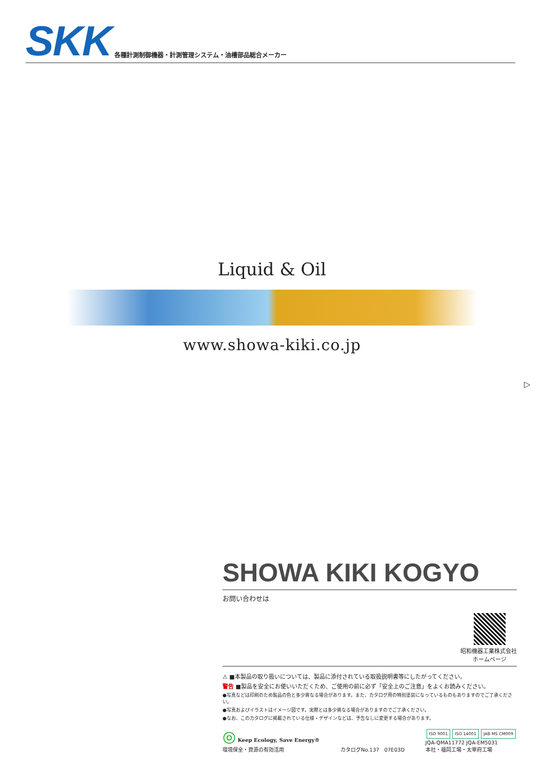SKK 各種計測制御機器・計測管理システム・油槽部品総合メーカー
Liquid & Oil
www.showa-kiki.co.jp
▷
SHOWA KIKI KOGYO
お問い合わせは
昭和機器工業株式会社
ホームページ
⚠ ■本製品の取り扱いについては、製品に添付されている取扱説明書等にしたがってください。
警告 ■製品を安全にお使いいただくため、ご使用の前に必ず「安全上のご注意」をよくお読みください。
●写真などは印刷のため製品の色と多少異なる場合があります。また、カタログ用の特別塗装になっているものもありますのでご了承ください。
●写真およびイラストはイメージ図です。実際とは多少異なる場合がありますのでご了承ください。
●なお、このカタログに掲載されている仕様・デザインなどは、予告なしに変更する場合があります。
◎ Keep Ecology, Save Energy®
環境保全・資源の有効活用
カタログNo.137　07E03D
ISO 9001 ISO 14001 JAB MS CM009
JQA-QMA11772 JQA-EM5031
本社・福岡工場・太宰府工場